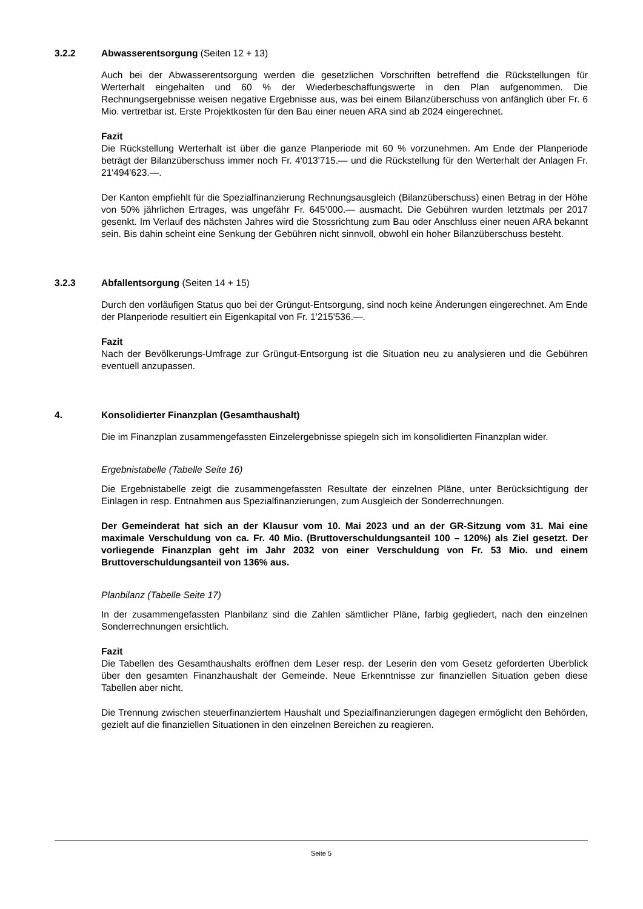3.2.2 Abwasserentsorgung (Seiten 12 + 13)
Auch bei der Abwasserentsorgung werden die gesetzlichen Vorschriften betreffend die Rückstellungen für Werterhalt eingehalten und 60 % der Wiederbeschaffungswerte in den Plan aufgenommen. Die Rechnungsergebnisse weisen negative Ergebnisse aus, was bei einem Bilanzüberschuss von anfänglich über Fr. 6 Mio. vertretbar ist. Erste Projektkosten für den Bau einer neuen ARA sind ab 2024 eingerechnet.
Fazit
Die Rückstellung Werterhalt ist über die ganze Planperiode mit 60 % vorzunehmen. Am Ende der Planperiode beträgt der Bilanzüberschuss immer noch Fr. 4'013'715.— und die Rückstellung für den Werterhalt der Anlagen Fr. 21'494'623.—.
Der Kanton empfiehlt für die Spezialfinanzierung Rechnungsausgleich (Bilanzüberschuss) einen Betrag in der Höhe von 50% jährlichen Ertrages, was ungefähr Fr. 645‘000.— ausmacht. Die Gebühren wurden letztmals per 2017 gesenkt. Im Verlauf des nächsten Jahres wird die Stossrichtung zum Bau oder Anschluss einer neuen ARA bekannt sein. Bis dahin scheint eine Senkung der Gebühren nicht sinnvoll, obwohl ein hoher Bilanzüberschuss besteht.
3.2.3 Abfallentsorgung (Seiten 14 + 15)
Durch den vorläufigen Status quo bei der Grüngut-Entsorgung, sind noch keine Änderungen eingerechnet. Am Ende der Planperiode resultiert ein Eigenkapital von Fr. 1'215'536.—.
Fazit
Nach der Bevölkerungs-Umfrage zur Grüngut-Entsorgung ist die Situation neu zu analysieren und die Gebühren eventuell anzupassen.
4. Konsolidierter Finanzplan (Gesamthaushalt)
Die im Finanzplan zusammengefassten Einzelergebnisse spiegeln sich im konsolidierten Finanzplan wider.
Ergebnistabelle (Tabelle Seite 16)
Die Ergebnistabelle zeigt die zusammengefassten Resultate der einzelnen Pläne, unter Berücksichtigung der Einlagen in resp. Entnahmen aus Spezialfinanzierungen, zum Ausgleich der Sonderrechnungen.
Der Gemeinderat hat sich an der Klausur vom 10. Mai 2023 und an der GR-Sitzung vom 31. Mai eine maximale Verschuldung von ca. Fr. 40 Mio. (Bruttoverschuldungsanteil 100 – 120%) als Ziel gesetzt. Der vorliegende Finanzplan geht im Jahr 2032 von einer Verschuldung von Fr. 53 Mio. und einem Bruttoverschuldungsanteil von 136% aus.
Planbilanz (Tabelle Seite 17)
In der zusammengefassten Planbilanz sind die Zahlen sämtlicher Pläne, farbig gegliedert, nach den einzelnen Sonderrechnungen ersichtlich.
Fazit
Die Tabellen des Gesamthaushalts eröffnen dem Leser resp. der Leserin den vom Gesetz geforderten Überblick über den gesamten Finanzhaushalt der Gemeinde. Neue Erkenntnisse zur finanziellen Situation geben diese Tabellen aber nicht.
Die Trennung zwischen steuerfinanziertem Haushalt und Spezialfinanzierungen dagegen ermöglicht den Behörden, gezielt auf die finanziellen Situationen in den einzelnen Bereichen zu reagieren.
Seite 5